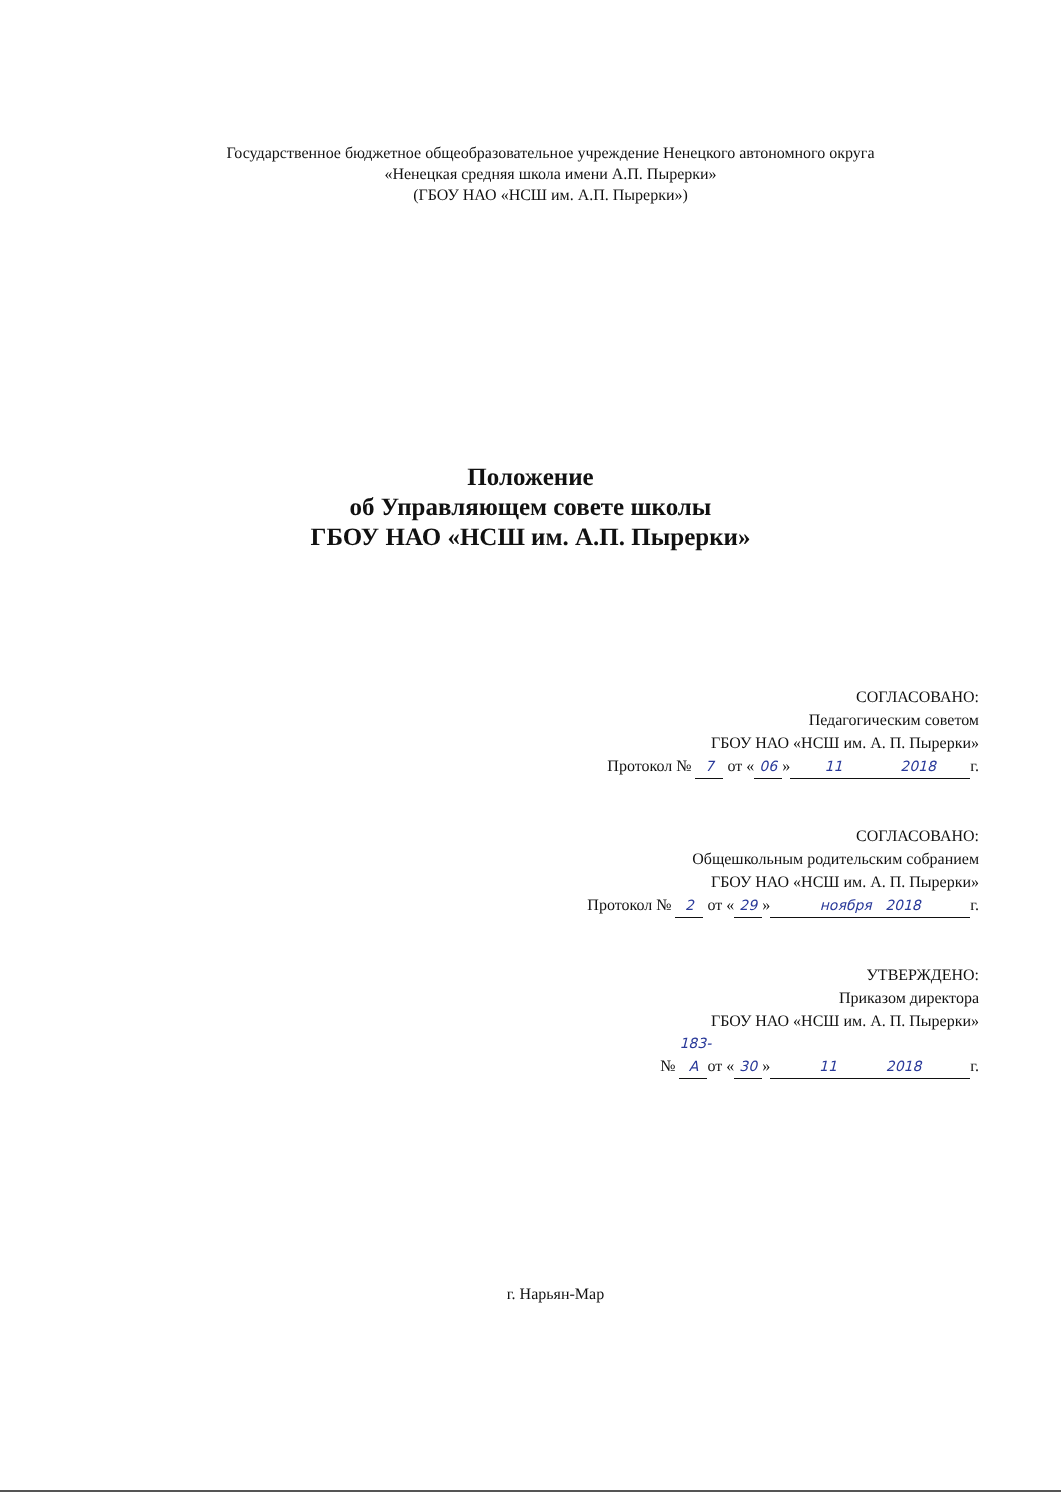Государственное бюджетное общеобразовательное учреждение Ненецкого автономного округа
«Ненецкая средняя школа имени А.П. Пырерки»
(ГБОУ НАО «НСШ им. А.П. Пырерки»)
Положение
об Управляющем совете школы
ГБОУ НАО «НСШ им. А.П. Пырерки»
СОГЛАСОВАНО:
Педагогическим советом
ГБОУ НАО «НСШ им. А. П. Пырерки»
Протокол № 7 от « 06 » 11 2018 г.
СОГЛАСОВАНО:
Общешкольным родительским собранием
ГБОУ НАО «НСШ им. А. П. Пырерки»
Протокол № 2 от « 29 » ноября 2018 г.
УТВЕРЖДЕНО:
Приказом директора
ГБОУ НАО «НСШ им. А. П. Пырерки»
№ 183-А от « 30 » 11 2018 г.
г. Нарьян-Мар